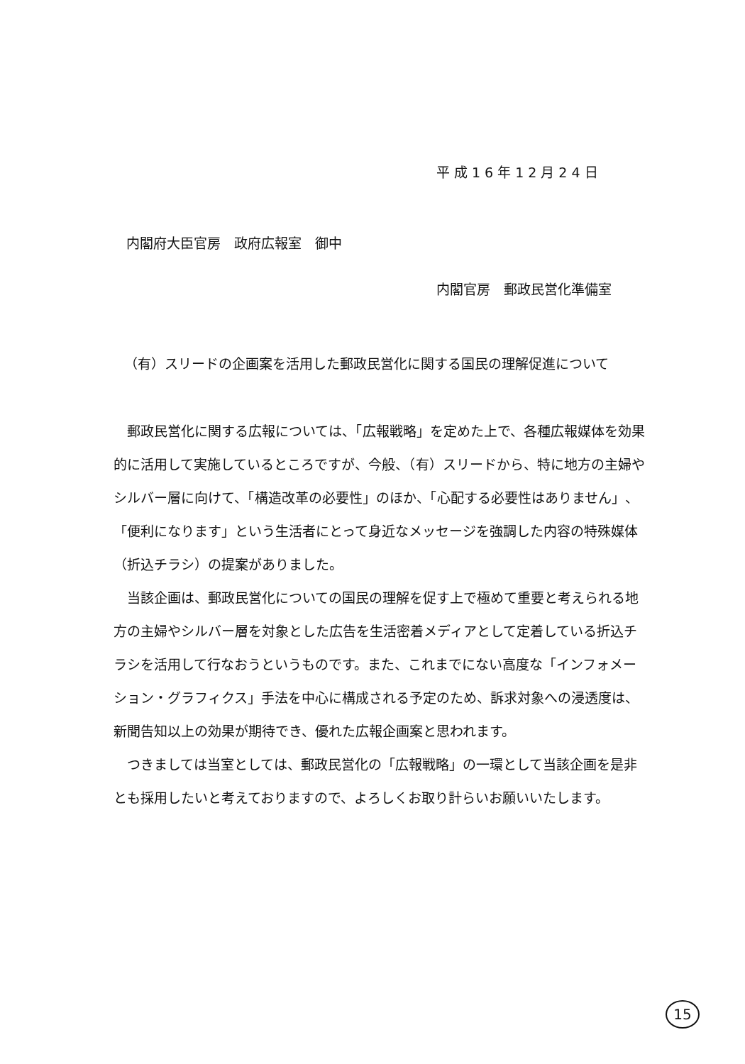平成16年12月24日
内閣府大臣官房　政府広報室　御中
内閣官房　郵政民営化準備室
（有）スリードの企画案を活用した郵政民営化に関する国民の理解促進について
郵政民営化に関する広報については、「広報戦略」を定めた上で、各種広報媒体を効果的に活用して実施しているところですが、今般、（有）スリードから、特に地方の主婦やシルバー層に向けて、「構造改革の必要性」のほか、「心配する必要性はありません」、「便利になります」という生活者にとって身近なメッセージを強調した内容の特殊媒体（折込チラシ）の提案がありました。
当該企画は、郵政民営化についての国民の理解を促す上で極めて重要と考えられる地方の主婦やシルバー層を対象とした広告を生活密着メディアとして定着している折込チラシを活用して行なおうというものです。また、これまでにない高度な「インフォメーション・グラフィクス」手法を中心に構成される予定のため、訴求対象への浸透度は、新聞告知以上の効果が期待でき、優れた広報企画案と思われます。
つきましては当室としては、郵政民営化の「広報戦略」の一環として当該企画を是非とも採用したいと考えておりますので、よろしくお取り計らいお願いいたします。
15